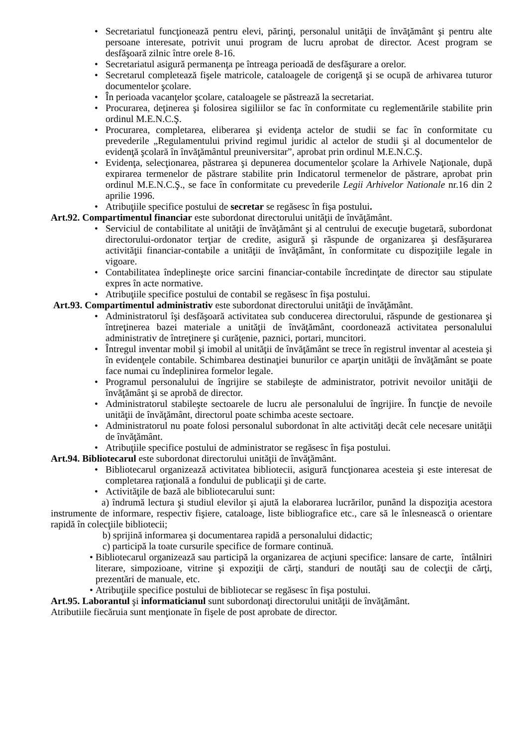• Secretariatul funcţionează pentru elevi, părinţi, personalul unităţii de învăţământ şi pentru alte persoane interesate, potrivit unui program de lucru aprobat de director. Acest program se desfăşoară zilnic între orele 8-16.
• Secretariatul asigură permanenţa pe întreaga perioadă de desfăşurare a orelor.
• Secretarul completează fişele matricole, cataloagele de corigenţă şi se ocupă de arhivarea tuturor documentelor şcolare.
• În perioada vacanţelor şcolare, cataloagele se păstrează la secretariat.
• Procurarea, deţinerea şi folosirea sigiliilor se fac în conformitate cu reglementările stabilite prin ordinul M.E.N.C.Ş.
• Procurarea, completarea, eliberarea şi evidenţa actelor de studii se fac în conformitate cu prevederile „Regulamentului privind regimul juridic al actelor de studii şi al documentelor de evidenţă şcolară în învăţământul preuniversitar”, aprobat prin ordinul M.E.N.C.Ş.
• Evidenţa, selecţionarea, păstrarea şi depunerea documentelor şcolare la Arhivele Naţionale, după expirarea termenelor de păstrare stabilite prin Indicatorul termenelor de păstrare, aprobat prin ordinul M.E.N.C.Ş., se face în conformitate cu prevederile Legii Arhivelor Nationale nr.16 din 2 aprilie 1996.
• Atribuţiile specifice postului de secretar se regăsesc în fişa postului.
Art.92. Compartimentul financiar este subordonat directorului unităţii de învăţământ.
• Serviciul de contabilitate al unităţii de învăţământ şi al centrului de execuţie bugetară, subordonat directorului-ordonator terţiar de credite, asigură şi răspunde de organizarea şi desfăşurarea activităţii financiar-contabile a unităţii de învăţământ, în conformitate cu dispoziţiile legale in vigoare.
• Contabilitatea îndeplineşte orice sarcini financiar-contabile încredinţate de director sau stipulate expres în acte normative.
• Atribuţiile specifice postului de contabil se regăsesc în fişa postului.
Art.93. Compartimentul administrativ este subordonat directorului unităţii de învăţământ.
• Administratorul îşi desfăşoară activitatea sub conducerea directorului, răspunde de gestionarea şi întreţinerea bazei materiale a unităţii de învăţământ, coordonează activitatea personalului administrativ de întreţinere şi curăţenie, paznici, portari, muncitori.
• Întregul inventar mobil şi imobil al unităţii de învăţământ se trece în registrul inventar al acesteia şi în evidenţele contabile. Schimbarea destinaţiei bunurilor ce aparţin unităţii de învăţământ se poate face numai cu îndeplinirea formelor legale.
• Programul personalului de îngrijire se stabileşte de administrator, potrivit nevoilor unităţii de învăţământ şi se aprobă de director.
• Administratorul stabileşte sectoarele de lucru ale personalului de îngrijire. În funcţie de nevoile unităţii de învăţământ, directorul poate schimba aceste sectoare.
• Administratorul nu poate folosi personalul subordonat în alte activităţi decât cele necesare unităţii de învăţământ.
• Atribuţiile specifice postului de administrator se regăsesc în fişa postului.
Art.94. Bibliotecarul este subordonat directorului unităţii de învăţământ.
• Bibliotecarul organizează activitatea bibliotecii, asigură funcţionarea acesteia şi este interesat de completarea raţională a fondului de publicaţii şi de carte.
• Activităţile de bază ale bibliotecarului sunt:
a) îndrumă lectura şi studiul elevilor şi ajută la elaborarea lucrărilor, punând la dispoziţia acestora instrumente de informare, respectiv fişiere, cataloage, liste bibliografice etc., care să le înlesnească o orientare rapidă în colecţiile bibliotecii;
b) sprijină informarea şi documentarea rapidă a personalului didactic;
c) participă la toate cursurile specifice de formare continuă.
• Bibliotecarul organizează sau participă la organizarea de acţiuni specifice: lansare de carte, întâlniri literare, simpozioane, vitrine şi expoziţii de cărţi, standuri de noutăţi sau de colecţii de cărţi, prezentări de manuale, etc.
• Atribuţiile specifice postului de bibliotecar se regăsesc în fişa postului.
Art.95. Laborantul şi informaticianul sunt subordonaţi directorului unităţii de învăţământ.
Atributiile fiecăruia sunt menţionate în fişele de post aprobate de director.